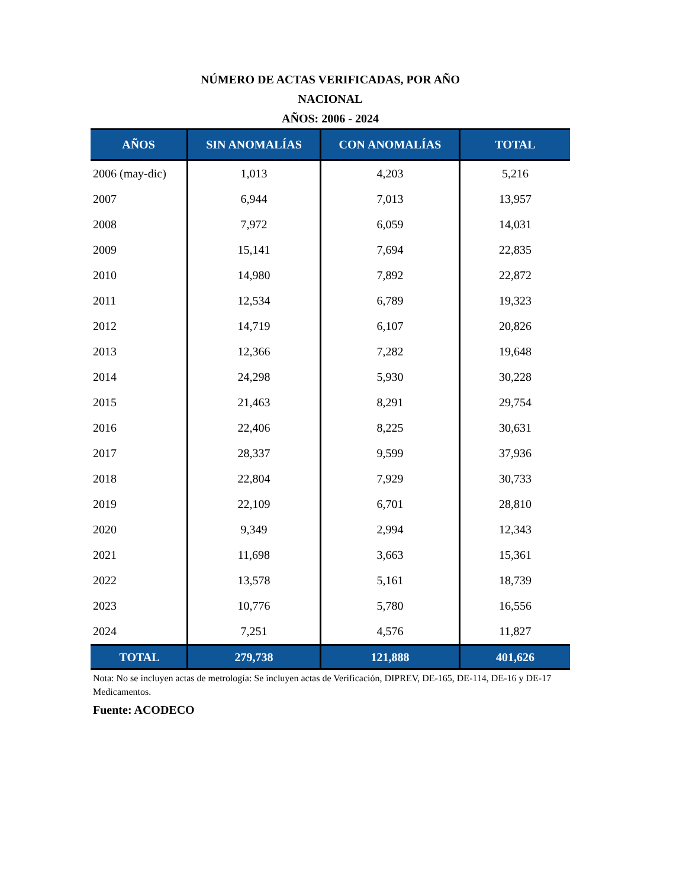NÚMERO DE ACTAS VERIFICADAS, POR AÑO
NACIONAL
AÑOS: 2006 - 2024
| AÑOS | SIN ANOMALÍAS | CON ANOMALÍAS | TOTAL |
| --- | --- | --- | --- |
| 2006 (may-dic) | 1,013 | 4,203 | 5,216 |
| 2007 | 6,944 | 7,013 | 13,957 |
| 2008 | 7,972 | 6,059 | 14,031 |
| 2009 | 15,141 | 7,694 | 22,835 |
| 2010 | 14,980 | 7,892 | 22,872 |
| 2011 | 12,534 | 6,789 | 19,323 |
| 2012 | 14,719 | 6,107 | 20,826 |
| 2013 | 12,366 | 7,282 | 19,648 |
| 2014 | 24,298 | 5,930 | 30,228 |
| 2015 | 21,463 | 8,291 | 29,754 |
| 2016 | 22,406 | 8,225 | 30,631 |
| 2017 | 28,337 | 9,599 | 37,936 |
| 2018 | 22,804 | 7,929 | 30,733 |
| 2019 | 22,109 | 6,701 | 28,810 |
| 2020 | 9,349 | 2,994 | 12,343 |
| 2021 | 11,698 | 3,663 | 15,361 |
| 2022 | 13,578 | 5,161 | 18,739 |
| 2023 | 10,776 | 5,780 | 16,556 |
| 2024 | 7,251 | 4,576 | 11,827 |
| TOTAL | 279,738 | 121,888 | 401,626 |
Nota: No se incluyen actas de metrología: Se incluyen actas de Verificación, DIPREV, DE-165, DE-114, DE-16 y DE-17 Medicamentos.
Fuente: ACODECO